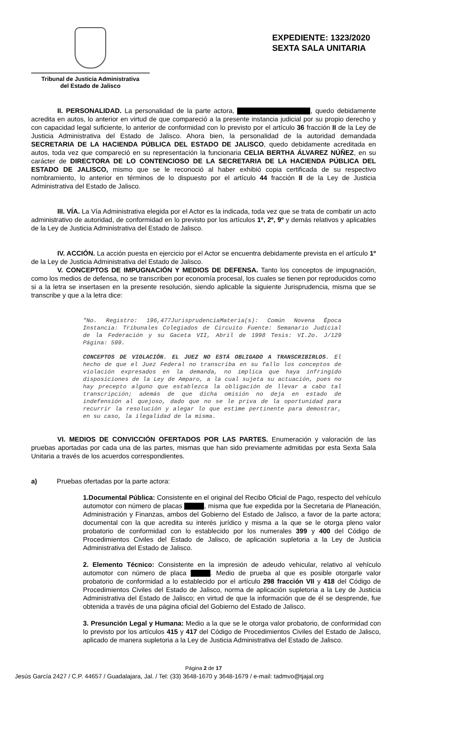Tribunal de Justicia Administrativa
del Estado de Jalisco
EXPEDIENTE: 1323/2020
SEXTA SALA UNITARIA
II. PERSONALIDAD. La personalidad de la parte actora, , quedo debidamente acredita en autos, lo anterior en virtud de que compareció a la presente instancia judicial por su propio derecho y con capacidad legal suficiente, lo anterior de conformidad con lo previsto por el artículo 36 fracción II de la Ley de Justicia Administrativa del Estado de Jalisco. Ahora bien, la personalidad de la autoridad demandada SECRETARIA DE LA HACIENDA PÚBLICA DEL ESTADO DE JALISCO, quedo debidamente acreditada en autos, toda vez que compareció en su representación la funcionaria CELIA BERTHA ÁLVAREZ NÚÑEZ, en su carácter de DIRECTORA DE LO CONTENCIOSO DE LA SECRETARIA DE LA HACIENDA PÚBLICA DEL ESTADO DE JALISCO, mismo que se le reconoció al haber exhibió copia certificada de su respectivo nombramiento, lo anterior en términos de lo dispuesto por el artículo 44 fracción II de la Ley de Justicia Administrativa del Estado de Jalisco.
III. VÍA. La Vía Administrativa elegida por el Actor es la indicada, toda vez que se trata de combatir un acto administrativo de autoridad, de conformidad en lo previsto por los artículos 1º, 2º, 9º y demás relativos y aplicables de la Ley de Justicia Administrativa del Estado de Jalisco.
IV. ACCIÓN. La acción puesta en ejercicio por el Actor se encuentra debidamente prevista en el artículo 1º de la Ley de Justicia Administrativa del Estado de Jalisco.
V. CONCEPTOS DE IMPUGNACIÓN Y MEDIOS DE DEFENSA. Tanto los conceptos de impugnación, como los medios de defensa, no se transcriben por economía procesal, los cuales se tienen por reproducidos como si a la letra se insertasen en la presente resolución, siendo aplicable la siguiente Jurisprudencia, misma que se transcribe y que a la letra dice:
"No. Registro: 196,477JurisprudenciaMateria(s): Común Novena Época Instancia: Tribunales Colegiados de Circuito Fuente: Semanario Judicial de la Federación y su Gaceta VII, Abril de 1998 Tesis: VI.2o. J/129 Página: 599.
CONCEPTOS DE VIOLACIÓN. EL JUEZ NO ESTÁ OBLIGADO A TRANSCRIBIRLOS. El hecho de que el Juez Federal no transcriba en su fallo los conceptos de violación expresados en la demanda, no implica que haya infringido disposiciones de la Ley de Amparo, a la cual sujeta su actuación, pues no hay precepto alguno que establezca la obligación de llevar a cabo tal transcripción; además de que dicha omisión no deja en estado de indefensión al quejoso, dado que no se le priva de la oportunidad para recurrir la resolución y alegar lo que estime pertinente para demostrar, en su caso, la ilegalidad de la misma.
VI. MEDIOS DE CONVICCIÓN OFERTADOS POR LAS PARTES. Enumeración y valoración de las pruebas aportadas por cada una de las partes, mismas que han sido previamente admitidas por esta Sexta Sala Unitaria a través de los acuerdos correspondientes.
a) Pruebas ofertadas por la parte actora:
1.Documental Pública: Consistente en el original del Recibo Oficial de Pago, respecto del vehículo automotor con número de placas , misma que fue expedida por la Secretaria de Planeación, Administración y Finanzas, ambos del Gobierno del Estado de Jalisco, a favor de la parte actora; documental con la que acredita su interés jurídico y misma a la que se le otorga pleno valor probatorio de conformidad con lo establecido por los numerales 399 y 400 del Código de Procedimientos Civiles del Estado de Jalisco, de aplicación supletoria a la Ley de Justicia Administrativa del Estado de Jalisco.
2. Elemento Técnico: Consistente en la impresión de adeudo vehicular, relativo al vehículo automotor con número de placa . Medio de prueba al que es posible otorgarle valor probatorio de conformidad a lo establecido por el artículo 298 fracción VII y 418 del Código de Procedimientos Civiles del Estado de Jalisco, norma de aplicación supletoria a la Ley de Justicia Administrativa del Estado de Jalisco; en virtud de que la información que de él se desprende, fue obtenida a través de una página oficial del Gobierno del Estado de Jalisco.
3. Presunción Legal y Humana: Medio a la que se le otorga valor probatorio, de conformidad con lo previsto por los artículos 415 y 417 del Código de Procedimientos Civiles del Estado de Jalisco, aplicado de manera supletoria a la Ley de Justicia Administrativa del Estado de Jalisco.
Página 2 de 17
Jesús García 2427 / C.P. 44657 / Guadalajara, Jal. / Tel: (33) 3648-1670 y 3648-1679 / e-mail: tadmvo@tjajal.org